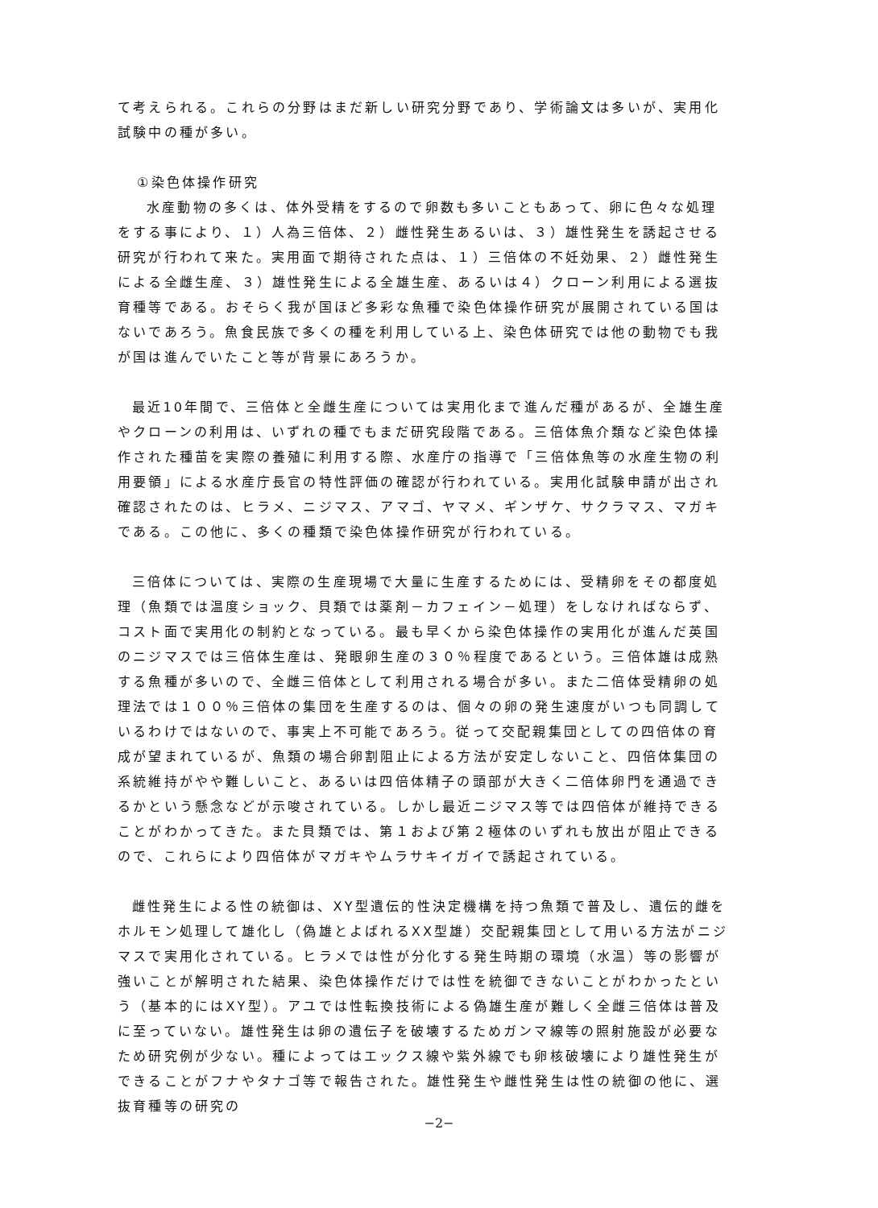て考えられる。これらの分野はまだ新しい研究分野であり、学術論文は多いが、実用化試験中の種が多い。
①染色体操作研究
水産動物の多くは、体外受精をするので卵数も多いこともあって、卵に色々な処理をする事により、１）人為三倍体、２）雌性発生あるいは、３）雄性発生を誘起させる研究が行われて来た。実用面で期待された点は、１）三倍体の不妊効果、２）雌性発生による全雌生産、３）雄性発生による全雄生産、あるいは４）クローン利用による選抜育種等である。おそらく我が国ほど多彩な魚種で染色体操作研究が展開されている国はないであろう。魚食民族で多くの種を利用している上、染色体研究では他の動物でも我が国は進んでいたこと等が背景にあろうか。
最近10年間で、三倍体と全雌生産については実用化まで進んだ種があるが、全雄生産やクローンの利用は、いずれの種でもまだ研究段階である。三倍体魚介類など染色体操作された種苗を実際の養殖に利用する際、水産庁の指導で「三倍体魚等の水産生物の利用要領」による水産庁長官の特性評価の確認が行われている。実用化試験申請が出され確認されたのは、ヒラメ、ニジマス、アマゴ、ヤマメ、ギンザケ、サクラマス、マガキである。この他に、多くの種類で染色体操作研究が行われている。
三倍体については、実際の生産現場で大量に生産するためには、受精卵をその都度処理（魚類では温度ショック、貝類では薬剤－カフェイン－処理）をしなければならず、コスト面で実用化の制約となっている。最も早くから染色体操作の実用化が進んだ英国のニジマスでは三倍体生産は、発眼卵生産の３０％程度であるという。三倍体雄は成熟する魚種が多いので、全雌三倍体として利用される場合が多い。また二倍体受精卵の処理法では１００％三倍体の集団を生産するのは、個々の卵の発生速度がいつも同調しているわけではないので、事実上不可能であろう。従って交配親集団としての四倍体の育成が望まれているが、魚類の場合卵割阻止による方法が安定しないこと、四倍体集団の系統維持がやや難しいこと、あるいは四倍体精子の頭部が大きく二倍体卵門を通過できるかという懸念などが示唆されている。しかし最近ニジマス等では四倍体が維持できることがわかってきた。また貝類では、第１および第２極体のいずれも放出が阻止できるので、これらにより四倍体がマガキやムラサキイガイで誘起されている。
雌性発生による性の統御は、XY型遺伝的性決定機構を持つ魚類で普及し、遺伝的雌をホルモン処理して雄化し（偽雄とよばれるXX型雄）交配親集団として用いる方法がニジマスで実用化されている。ヒラメでは性が分化する発生時期の環境（水温）等の影響が強いことが解明された結果、染色体操作だけでは性を統御できないことがわかったという（基本的にはXY型）。アユでは性転換技術による偽雄生産が難しく全雌三倍体は普及に至っていない。雄性発生は卵の遺伝子を破壊するためガンマ線等の照射施設が必要なため研究例が少ない。種によってはエックス線や紫外線でも卵核破壊により雄性発生ができることがフナやタナゴ等で報告された。雄性発生や雌性発生は性の統御の他に、選抜育種等の研究の
−2−